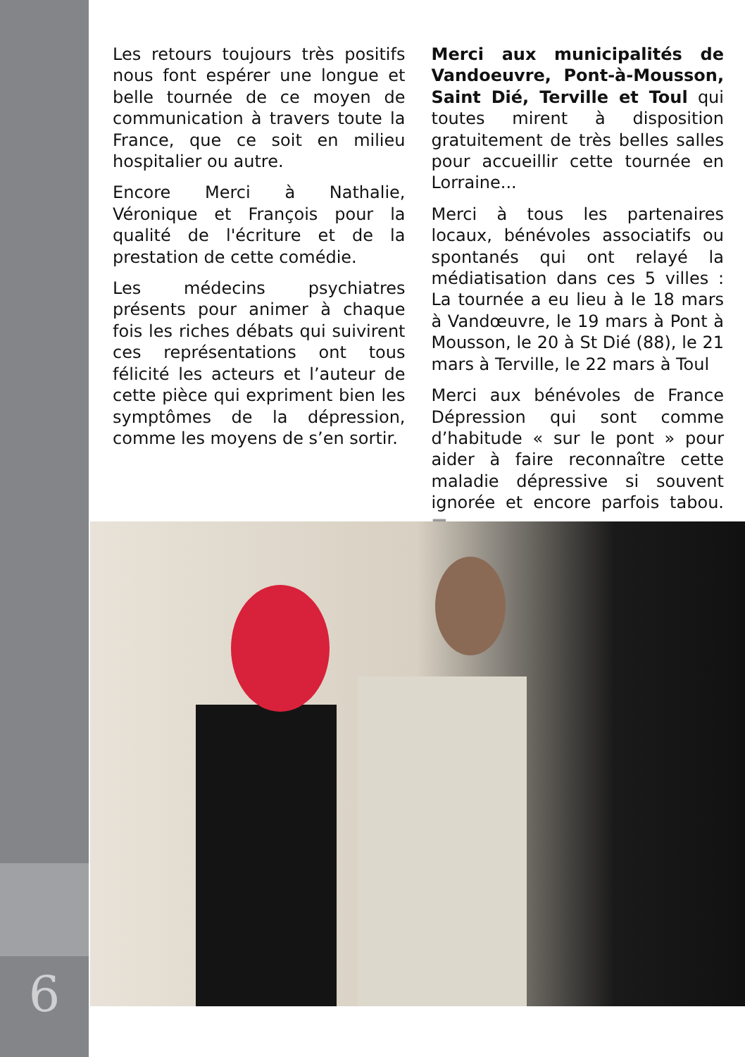6
Les retours toujours très positifs nous font espérer une longue et belle tournée de ce moyen de communication à travers toute la France, que ce soit en milieu hospitalier ou autre.
Encore Merci à Nathalie, Véronique et François pour la qualité de l'écriture et de la prestation de cette comédie.
Les médecins psychiatres présents pour animer à chaque fois les riches débats qui suivirent ces représentations ont tous félicité les acteurs et l’auteur de cette pièce qui expriment bien les symptômes de la dépression, comme les moyens de s’en sortir.
Merci aux municipalités de Vandoeuvre, Pont-à-Mousson, Saint Dié, Terville et Toul qui toutes mirent à disposition gratuitement de très belles salles pour accueillir cette tournée en Lorraine...
Merci à tous les partenaires locaux, bénévoles associatifs ou spontanés qui ont relayé la médiatisation dans ces 5 villes : La tournée a eu lieu à le 18 mars à Vandœuvre, le 19 mars à Pont à Mousson, le 20 à St Dié (88), le 21 mars à Terville, le 22 mars à Toul
Merci aux bénévoles de France Dépression qui sont comme d’habitude « sur le pont » pour aider à faire reconnaître cette maladie dépressive si souvent ignorée et encore parfois tabou. ■